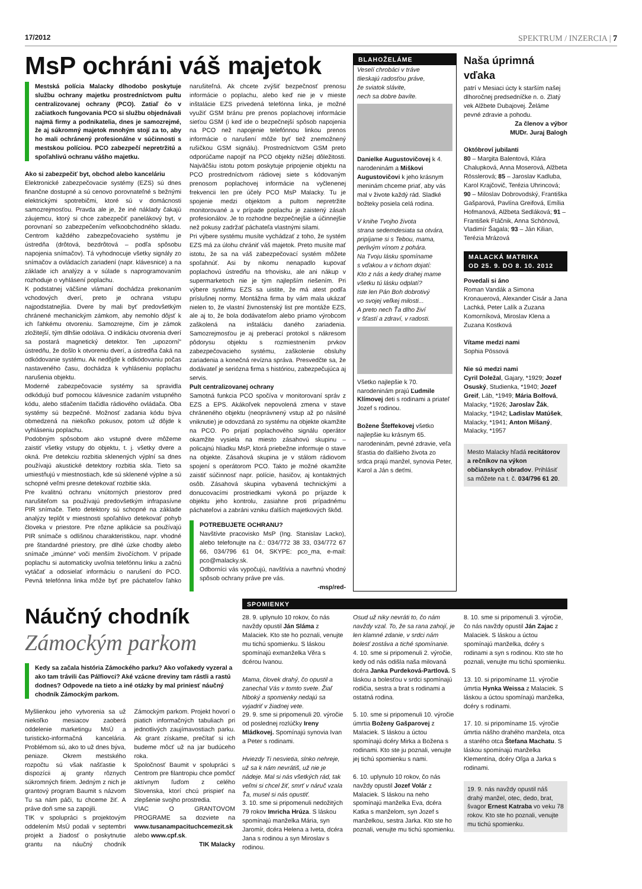17/2012 SPEKTRUM / INZERCIA | 7
MsP ochráni váš majetok
Mestská polícia Malacky dlhodobo poskytuje službu ochrany majetku prostredníctvom pultu centralizovanej ochrany (PCO). Zatiaľ čo v začiatkoch fungovania PCO si službu objednávali najmä firmy a podnikatelia, dnes je samozrejmé, že aj súkromný majetok mnohým stojí za to, aby ho mali ochránený profesionálne v súčinnosti s mestskou políciou. PCO zabezpečí nepretržitú a spoľahlivú ochranu vášho majetku.
Ako si zabezpečiť byt, obchod alebo kanceláriu
Elektronické zabezpečovacie systémy (EZS) sú dnes finančne dostupné a sú cenovo porovnateľné s bežnými elektrickými spotrebičmi, ktoré sú v domácnosti samozrejmosťou. Pravda ale je, že iné náklady čakajú záujemcu, ktorý si chce zabezpečiť panelákový byt, v porovnaní so zabezpečením veľkoobchodného skladu. Centrom každého zabezpečovacieho systému je ústredňa (drôtová, bezdrôtová – podľa spôsobu napojenia snímačov). Tá vyhodnocuje všetky signály zo snímačov a ovládacích zariadení (napr. klávesnice) a na základe ich analýzy a v súlade s naprogramovaním rozhoduje o vyhlásení poplachu.
K podstatnej väčšine vlámaní dochádza prekonaním vchodových dverí, preto je ochrana vstupu najpodstatnejšia. Dvere by mali byť predovšetkým chránené mechanickým zámkom, aby nemohlo dôjsť k ich ľahkému otvoreniu. Samozrejme, čím je zámok zložitejší, tým dlhšie odoláva. O indikáciu otvorenia dverí sa postará magnetický detektor. Ten „upozorní“ ústredňu, že došlo k otvoreniu dverí, a ústredňa čaká na odkódovanie systému. Ak nedôjde k odkódovaniu počas nastaveného času, dochádza k vyhláseniu poplachu narušenia objektu.
Moderné zabezpečovacie systémy sa spravidla odkódujú buď pomocou klávesnice zadaním vstupného kódu, alebo stlačením tlačidla rádiového ovládača. Oba systémy sú bezpečné. Možnosť zadania kódu býva obmedzená na niekoľko pokusov, potom už dôjde k vyhláseniu poplachu.
Podobným spôsobom ako vstupné dvere môžeme zaistiť všetky vstupy do objektu, t. j. všetky dvere a okná. Pre detekciu rozbitia sklenených výplní sa dnes používajú akustické detektory rozbitia skla. Tieto sa umiestňujú v miestnostiach, kde sú sklenené výplne a sú schopné veľmi presne detekovať rozbitie skla.
Pre kvalitnú ochranu vnútorných priestorov pred narušiteľom sa používajú predovšetkým infrapasívne PIR snímače. Tieto detektory sú schopné na základe analýzy teplôt v miestnosti spoľahlivo detekovať pohyb človeka v priestore. Pre rôzne aplikácie sa používajú PIR snímače s odlišnou charakteristikou, napr. vhodné pre štandardné priestory, pre dlhé úzke chodby alebo snímače „imúnne“ voči menším živočíchom. V prípade poplachu si automaticky uvoľnia telefónnu linku a začnú vytáčať a odosielať informáciu o narušení do PCO. Pevná telefónna linka môže byť pre páchateľov ľahko narušiteľná. Ak chcete zvýšiť bezpečnosť prenosu informácie o poplachu, alebo keď nie je v mieste inštalácie EZS privedená telefónna linka, je možné využiť GSM bránu pre prenos poplachovej informácie sieťou GSM (i keď ide o bezpečnejší spôsob napojenia na PCO než napojenie telefónnou linkou prenos informácie o narušení môže byť tiež znemožnený rušičkou GSM signálu). Prostredníctvom GSM preto odporúčame napojiť na PCO objekty nižšej dôležitosti. Najväčšiu istotu potom poskytuje pripojenie objektu na PCO prostredníctvom rádiovej siete s kódovaným prenosom poplachovej informácie na vyčlenenej frekvencii len pre účely PCO MsP Malacky. Tu je spojenie medzi objektom a pultom nepretržite monitorované a v prípade poplachu je zaistený zásah profesionálov. Je to rozhodne bezpečnejšie a účinnejšie než pokusy zadržať páchateľa vlastnými silami.
Pri výbere systému musíte vychádzať z toho, že systém EZS má za úlohu chrániť váš majetok. Preto musíte mať istotu, že sa na váš zabezpečovací systém môžete spoľahnúť. Asi by nikomu nenapadlo kupovať poplachovú ústredňu na trhovisku, ale ani nákup v supermarketoch nie je tým najlepším riešením. Pri výbere systému EZS sa uistite, že má atest podľa príslušnej normy. Montážna firma by vám mala ukázať nielen to, že vlastní živnostenský list pre montáže EZS, ale aj to, že bola dodávateľom alebo priamo výrobcom zaškolená na inštaláciu daného zariadenia. Samozrejmosťou je aj preberací protokol s nákresom pôdorysu objektu s rozmiestnením prvkov zabezpečovacieho systému, zaškolenie obsluhy zariadenia a konečná revízna správa. Presvedčte sa, že dodávateľ je seriózna firma s históriou, zabezpečujúca aj servis.
Pult centralizovanej ochrany
Samotná funkcia PCO spočíva v monitorovaní správ z EZS a EPS. Akákoľvek nepovolená zmena v stave chráneného objektu (neoprávnený vstup až po násilné vniknutie) je odovzdaná zo systému na objekte okamžite na PCO. Po prijatí poplachového signálu operátor okamžite vysiela na miesto zásahovú skupinu – policajnú hliadku MsP, ktorá priebežne informuje o stave na objekte. Zásahová skupina je v stálom rádiovom spojení s operátorom PCO. Takto je možné okamžite zaistiť súčinnosť napr. polície, hasičov, aj kontaktných osôb. Zásahová skupina vybavená technickými a donucovacími prostriedkami vykoná po príjazde k objektu jeho kontrolu, zasiahne proti prípadnému páchateľovi a zabráni vzniku ďalších majetkových škôd.
POTREBUJETE OCHRANU?
Navštívte pracovisko MsP (Ing. Stanislav Lacko), alebo telefonujte na č.: 034/772 38 33, 034/772 67 66, 034/796 61 04, SKYPE: pco_ma, e-mail: pco@malacky.sk.
Odborníci vás vypočujú, navštívia a navrhnú vhodný spôsob ochrany práve pre vás.
-msp/red-
BLAHOŽELÁME
Veselí chrobáci v tráve
tlieskajú radosťou práve,
že sviatok slávite,
nech sa dobre bavíte.
Danielke Augustovičovej k 4. narodeninám a Miškovi Augustovičovi k jeho krásnym meninám chceme priať, aby vás mal v živote každý rád. Sladké božteky posiela celá rodina.
V knihe Tvojho života
strana sedemdesiata sa otvára,
pripíjame si s Tebou, mama,
perlivým vínom z pohára.
Na Tvoju lásku spomíname
s vďakou a v tichom dojatí:
Kto z nás a kedy drahej mame
všetku tú lásku odplatí?
Iste len Pán Boh dobrotivý
vo svojej veľkej milosti...
A preto nech Ťa dlho živí
v šťastí a zdraví, v radosti.
Všetko najlepšie k 70. narodeninám prajú Ľudmile Klímovej deti s rodinami a priateľ Jozef s rodinou.
Božene Šteffekovej všetko najlepšie ku krásnym 65. narodeninám, pevné zdravie, veľa šťastia do ďalšieho života zo srdca prajú manžel, synovia Peter, Karol a Ján s deťmi.
Naša úprimná vďaka
patrí v Mesiaci úcty k starším našej dlhoročnej predsedníčke n. o. Zlatý vek Alžbete Dubajovej. Želáme pevné zdravie a pohodu.
Za členov a výbor
MUDr. Juraj Balogh
Októbroví jubilanti
80 – Margita Balentová, Klára Chalupková, Anna Moserová, Alžbeta Rösslerová; 85 – Jaroslav Kadluba, Karol Krajčovič, Terézia Uhrincová; 90 – Miloslav Dobrovodský, Františka Gašparová, Pavlína Greifová, Emília Hofmanová, Alžbeta Sedláková; 91 – František Ftáčnik, Anna Schönová, Vladimír Šagala; 93 – Ján Kilian, Terézia Mrázová
MALACKÁ MATRIKA
OD 25. 9. DO 8. 10. 2012
Povedali si áno
Roman Vandák a Simona Kronauerová, Alexander Cisár a Jana Lachká, Peter Lalík a Zuzana Komorníková, Miroslav Klena a Zuzana Kostková
Vítame medzi nami
Sophia Pössová
Nie sú medzi nami
Cyril Doležal, Gajary, *1929; Jozef Osuský, Studienka, *1940; Jozef Greif, Láb, *1949; Mária Bolfová, Malacky, *1926; Jaroslav Žák, Malacky, *1942; Ladislav Matúšek, Malacky, *1941; Anton Míšaný, Malacky, *1957
Mesto Malacky hľadá recitátorov a rečníkov na výkon občianskych obradov. Prihlásiť sa môžete na t. č. 034/796 61 20.
Náučný chodník
Zámockým parkom
Kedy sa začala história Zámockého parku? Ako voľakedy vyzeral a ako tam trávili čas Pálfiovci? Aké vzácne dreviny tam rástli a rastú dodnes? Odpovede na tieto a iné otázky by mal priniesť náučný chodník Zámockým parkom.
Myšlienkou jeho vytvorenia sa už niekoľko mesiacov zaoberá oddelenie marketingu MsÚ a turisticko-informačná kancelária. Problémom sú, ako to už dnes býva, peniaze. Okrem mestského rozpočtu sú však našťastie k dispozícii aj granty rôznych súkromných firiem. Jedným z nich je grantový program Baumit s názvom Tu sa nám páči, tu chceme žiť. A práve doň sme sa zapojili.
TIK v spolupráci s projektovým oddelením MsÚ podali v septembri projekt a žiadosť o poskytnutie grantu na náučný chodník Zámockým parkom. Projekt hovorí o piatich informačných tabuliach pri jednotlivých zaujímavostiach parku. Ak grant získame, prečítať si ich budeme môcť už na jar budúceho roka.
Spoločnosť Baumit v spolupráci s Centrom pre filantropiu chce pomôcť aktívnym ľuďom z celého Slovenska, ktorí chcú prispieť na zlepšenie svojho prostredia.
VIAC O GRANTOVOM PROGRAME sa dozviete na www.tusanampacituchcemezit.sk alebo www.cpf.sk.
TIK Malacky
SPOMIENKY
28. 9. uplynulo 10 rokov, čo nás navždy opustil Ján Sláma z Malaciek. Kto ste ho poznali, venujte mu tichú spomienku. S láskou spomínajú exmanželka Věra s dcérou Ivanou.
Mama, človek drahý, čo opustil a zanechal Vás v tomto svete. Žiaľ hlboký a spomienky nedajú sa vyjadriť v žiadnej vete.
29. 9. sme si pripomenuli 20. výročie od poslednej rozlúčky Ireny Mládkovej. Spomínajú synovia Ivan a Peter s rodinami.
Hviezdy Ti nesvietia, slnko nehreje, už sa k nám nevrátiš, už nie je nádeje. Mal si nás všetkých rád, tak veľmi si chcel žiť, smrť v náruč vzala Ťa, musel si nás opustiť.
3. 10. sme si pripomenuli nedožitých 79 rokov Imricha Hrúza. S láskou spomínajú manželka Mária, syn Jaromír, dcéra Helena a Iveta, dcéra Jana s rodinou a syn Miroslav s rodinou.
Osud už niky nevráti to, čo nám navždy vzal. To, že sa rana zahojí, je len klamné zdanie, v srdci nám bolesť zostáva a tiché spomínanie.
4. 10. sme si pripomenuli 2. výročie, kedy od nás odišla naša milovaná dcéra Janka Purdeková-Partlová. S láskou a bolesťou v srdci spomínajú rodičia, sestra a brat s rodinami a ostatná rodina.
5. 10. sme si pripomenuli 10. výročie úmrtia Boženy Gašparovej z Malaciek. S láskou a úctou spomínajú dcéry Mirka a Božena s rodinami. Kto ste ju poznali, venujte jej tichú spomienku s nami.
6. 10. uplynulo 10 rokov, čo nás navždy opustil Jozef Volár z Malaciek. S láskou na neho spomínajú manželka Eva, dcéra Katka s manželom, syn Jozef s manželkou, sestra Jarka. Kto ste ho poznali, venujte mu tichú spomienku.
8. 10. sme si pripomenuli 3. výročie, čo nás navždy opustil Ján Zajac z Malaciek. S láskou a úctou spomínajú manželka, dcéry s rodinami a syn s rodinou. Kto ste ho poznali, venujte mu tichú spomienku.
13. 10. si pripomíname 11. výročie úmrtia Hynka Weissa z Malaciek. S láskou a úctou spomínajú manželka, dcéry s rodinami.
17. 10. si pripomíname 15. výročie úmrtia nášho drahého manžela, otca a starého otca Štefana Machatu. S láskou spomínajú manželka Klementína, dcéry Oľga a Jarka s rodinami.
19. 9. nás navždy opustil náš drahý manžel, otec, dedo, brat, švagor Ernest Katraba vo veku 78 rokov. Kto ste ho poznali, venujte mu tichú spomienku.